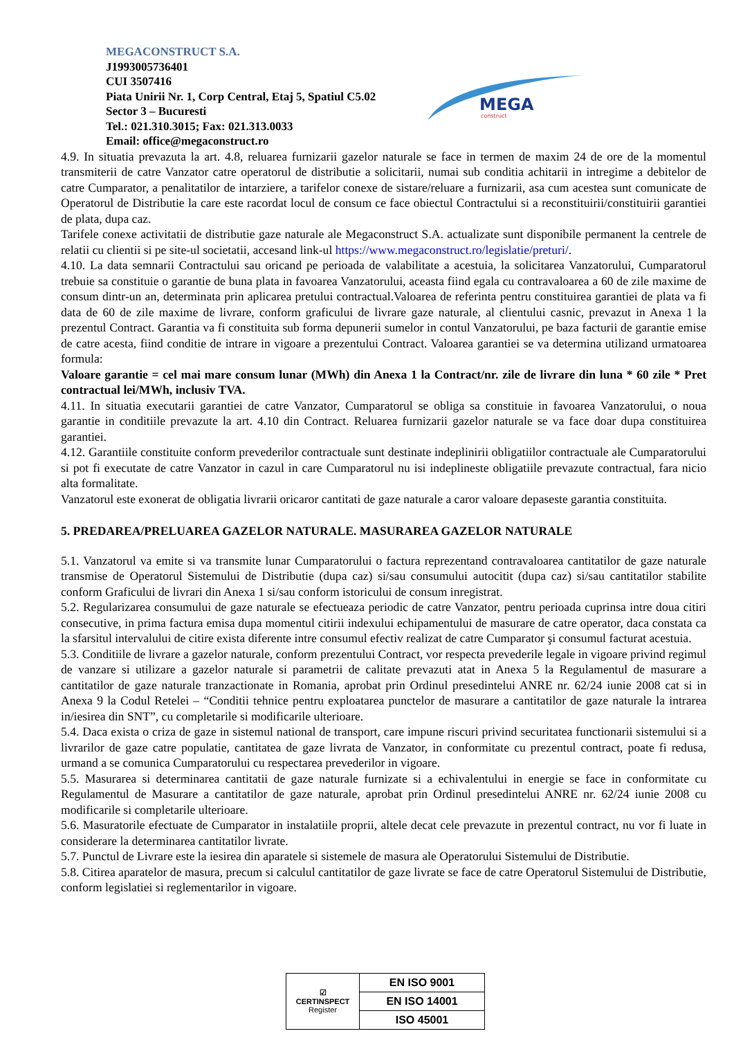MEGACONSTRUCT S.A.
J1993005736401
CUI 3507416
Piata Unirii Nr. 1, Corp Central, Etaj 5, Spatiul C5.02
Sector 3 – Bucuresti
Tel.: 021.310.3015; Fax: 021.313.0033
Email: office@megaconstruct.ro
MEGA
construct
4.9. In situatia prevazuta la art. 4.8, reluarea furnizarii gazelor naturale se face in termen de maxim 24 de ore de la momentul transmiterii de catre Vanzator catre operatorul de distributie a solicitarii, numai sub conditia achitarii in intregime a debitelor de catre Cumparator, a penalitatilor de intarziere, a tarifelor conexe de sistare/reluare a furnizarii, asa cum acestea sunt comunicate de Operatorul de Distributie la care este racordat locul de consum ce face obiectul Contractului si a reconstituirii/constituirii garantiei de plata, dupa caz.
Tarifele conexe activitatii de distributie gaze naturale ale Megaconstruct S.A. actualizate sunt disponibile permanent la centrele de relatii cu clientii si pe site-ul societatii, accesand link-ul https://www.megaconstruct.ro/legislatie/preturi/.
4.10. La data semnarii Contractului sau oricand pe perioada de valabilitate a acestuia, la solicitarea Vanzatorului, Cumparatorul trebuie sa constituie o garantie de buna plata in favoarea Vanzatorului, aceasta fiind egala cu contravaloarea a 60 de zile maxime de consum dintr-un an, determinata prin aplicarea pretului contractual.Valoarea de referinta pentru constituirea garantiei de plata va fi data de 60 de zile maxime de livrare, conform graficului de livrare gaze naturale, al clientului casnic, prevazut in Anexa 1 la prezentul Contract. Garantia va fi constituita sub forma depunerii sumelor in contul Vanzatorului, pe baza facturii de garantie emise de catre acesta, fiind conditie de intrare in vigoare a prezentului Contract. Valoarea garantiei se va determina utilizand urmatoarea formula:
Valoare garantie = cel mai mare consum lunar (MWh) din Anexa 1 la Contract/nr. zile de livrare din luna * 60 zile * Pret contractual lei/MWh, inclusiv TVA.
4.11. In situatia executarii garantiei de catre Vanzator, Cumparatorul se obliga sa constituie in favoarea Vanzatorului, o noua garantie in conditiile prevazute la art. 4.10 din Contract. Reluarea furnizarii gazelor naturale se va face doar dupa constituirea garantiei.
4.12. Garantiile constituite conform prevederilor contractuale sunt destinate indeplinirii obligatiilor contractuale ale Cumparatorului si pot fi executate de catre Vanzator in cazul in care Cumparatorul nu isi indeplineste obligatiile prevazute contractual, fara nicio alta formalitate.
Vanzatorul este exonerat de obligatia livrarii oricaror cantitati de gaze naturale a caror valoare depaseste garantia constituita.
5. PREDAREA/PRELUAREA GAZELOR NATURALE. MASURAREA GAZELOR NATURALE
5.1. Vanzatorul va emite si va transmite lunar Cumparatorului o factura reprezentand contravaloarea cantitatilor de gaze naturale transmise de Operatorul Sistemului de Distributie (dupa caz) si/sau consumului autocitit (dupa caz) si/sau cantitatilor stabilite conform Graficului de livrari din Anexa 1 si/sau conform istoricului de consum inregistrat.
5.2. Regularizarea consumului de gaze naturale se efectueaza periodic de catre Vanzator, pentru perioada cuprinsa intre doua citiri consecutive, in prima factura emisa dupa momentul citirii indexului echipamentului de masurare de catre operator, daca constata ca la sfarsitul intervalului de citire exista diferente intre consumul efectiv realizat de catre Cumparator şi consumul facturat acestuia.
5.3. Conditiile de livrare a gazelor naturale, conform prezentului Contract, vor respecta prevederile legale in vigoare privind regimul de vanzare si utilizare a gazelor naturale si parametrii de calitate prevazuti atat in Anexa 5 la Regulamentul de masurare a cantitatilor de gaze naturale tranzactionate in Romania, aprobat prin Ordinul presedintelui ANRE nr. 62/24 iunie 2008 cat si in Anexa 9 la Codul Retelei – “Conditii tehnice pentru exploatarea punctelor de masurare a cantitatilor de gaze naturale la intrarea in/iesirea din SNT”, cu completarile si modificarile ulterioare.
5.4. Daca exista o criza de gaze in sistemul national de transport, care impune riscuri privind securitatea functionarii sistemului si a livrarilor de gaze catre populatie, cantitatea de gaze livrata de Vanzator, in conformitate cu prezentul contract, poate fi redusa, urmand a se comunica Cumparatorului cu respectarea prevederilor in vigoare.
5.5. Masurarea si determinarea cantitatii de gaze naturale furnizate si a echivalentului in energie se face in conformitate cu Regulamentul de Masurare a cantitatilor de gaze naturale, aprobat prin Ordinul presedintelui ANRE nr. 62/24 iunie 2008 cu modificarile si completarile ulterioare.
5.6. Masuratorile efectuate de Cumparator in instalatiile proprii, altele decat cele prevazute in prezentul contract, nu vor fi luate in considerare la determinarea cantitatilor livrate.
5.7. Punctul de Livrare este la iesirea din aparatele si sistemele de masura ale Operatorului Sistemului de Distributie.
5.8. Citirea aparatelor de masura, precum si calculul cantitatilor de gaze livrate se face de catre Operatorul Sistemului de Distributie, conform legislatiei si reglementarilor in vigoare.
| ☑ CERTINSPECT Register | EN ISO 9001 |
| | EN ISO 14001 |
| | ISO 45001 |